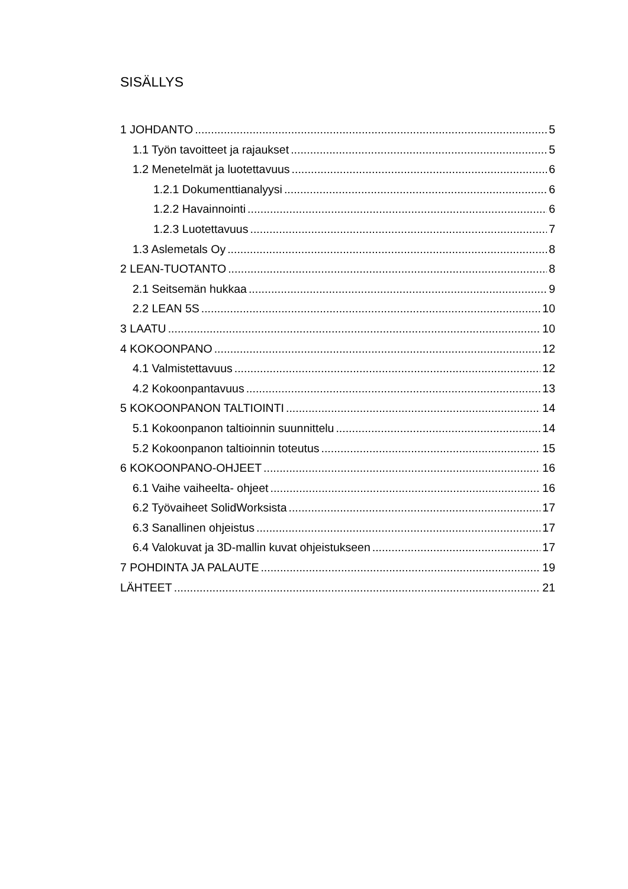SISÄLLYS
1 JOHDANTO 5
1.1 Työn tavoitteet ja rajaukset 5
1.2 Menetelmät ja luotettavuus 6
1.2.1 Dokumenttianalyysi 6
1.2.2 Havainnointi 6
1.2.3 Luotettavuus 7
1.3 Aslemetals Oy 8
2 LEAN-TUOTANTO 8
2.1 Seitsemän hukkaa 9
2.2 LEAN 5S 10
3 LAATU 10
4 KOKOONPANO 12
4.1 Valmistettavuus 12
4.2 Kokoonpantavuus 13
5 KOKOONPANON TALTIOINTI 14
5.1 Kokoonpanon taltioinnin suunnittelu 14
5.2 Kokoonpanon taltioinnin toteutus 15
6 KOKOONPANO-OHJEET 16
6.1 Vaihe vaiheelta- ohjeet 16
6.2 Työvaiheet SolidWorksista 17
6.3 Sanallinen ohjeistus 17
6.4 Valokuvat ja 3D-mallin kuvat ohjeistukseen 17
7 POHDINTA JA PALAUTE 19
LÄHTEET 21